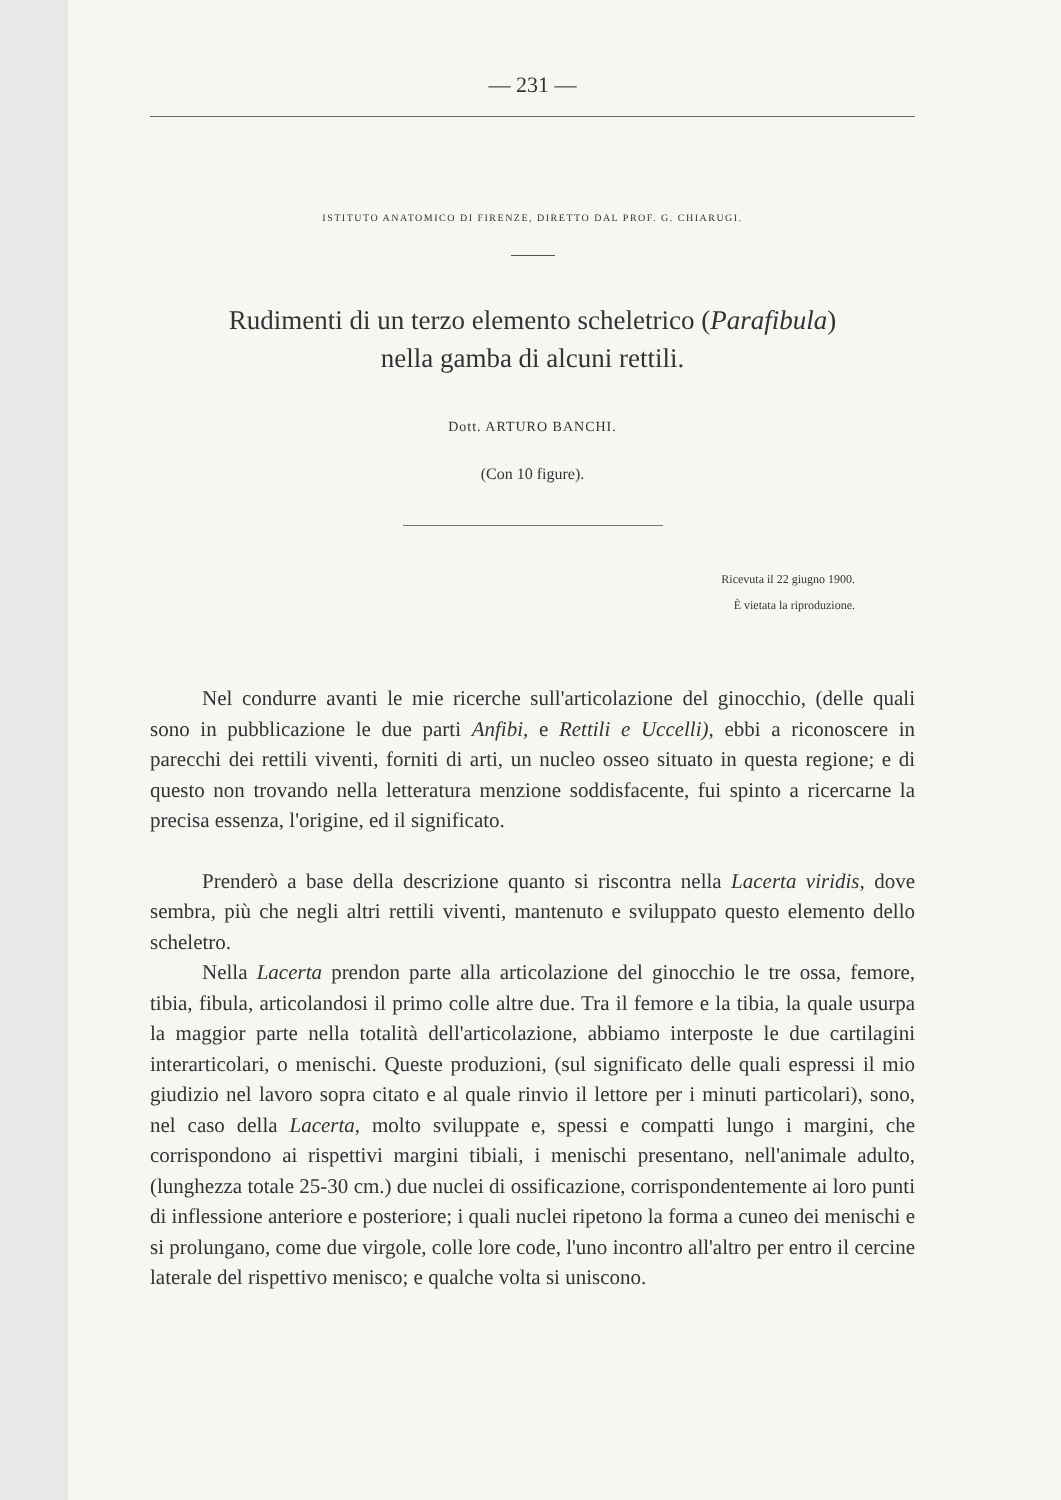— 231 —
ISTITUTO ANATOMICO DI FIRENZE, DIRETTO DAL PROF. G. CHIARUGI.
Rudimenti di un terzo elemento scheletrico (Parafibula)
nella gamba di alcuni rettili.
Dott. ARTURO BANCHI.
(Con 10 figure).
Ricevuta il 22 giugno 1900.
È vietata la riproduzione.
Nel condurre avanti le mie ricerche sull'articolazione del ginocchio, (delle quali sono in pubblicazione le due parti Anfibi, e Rettili e Uccelli), ebbi a riconoscere in parecchi dei rettili viventi, forniti di arti, un nucleo osseo situato in questa regione; e di questo non trovando nella letteratura menzione soddisfacente, fui spinto a ricercarne la precisa essenza, l'origine, ed il significato.
Prenderò a base della descrizione quanto si riscontra nella Lacerta viridis, dove sembra, più che negli altri rettili viventi, mantenuto e sviluppato questo elemento dello scheletro.
Nella Lacerta prendon parte alla articolazione del ginocchio le tre ossa, femore, tibia, fibula, articolandosi il primo colle altre due. Tra il femore e la tibia, la quale usurpa la maggior parte nella totalità dell'articolazione, abbiamo interposte le due cartilagini interarticolari, o menischi. Queste produzioni, (sul significato delle quali espressi il mio giudizio nel lavoro sopra citato e al quale rinvio il lettore per i minuti particolari), sono, nel caso della Lacerta, molto sviluppate e, spessi e compatti lungo i margini, che corrispondono ai rispettivi margini tibiali, i menischi presentano, nell'animale adulto, (lunghezza totale 25-30 cm.) due nuclei di ossificazione, corrispondentemente ai loro punti di inflessione anteriore e posteriore; i quali nuclei ripetono la forma a cuneo dei menischi e si prolungano, come due virgole, colle lore code, l'uno incontro all'altro per entro il cercine laterale del rispettivo menisco; e qualche volta si uniscono.